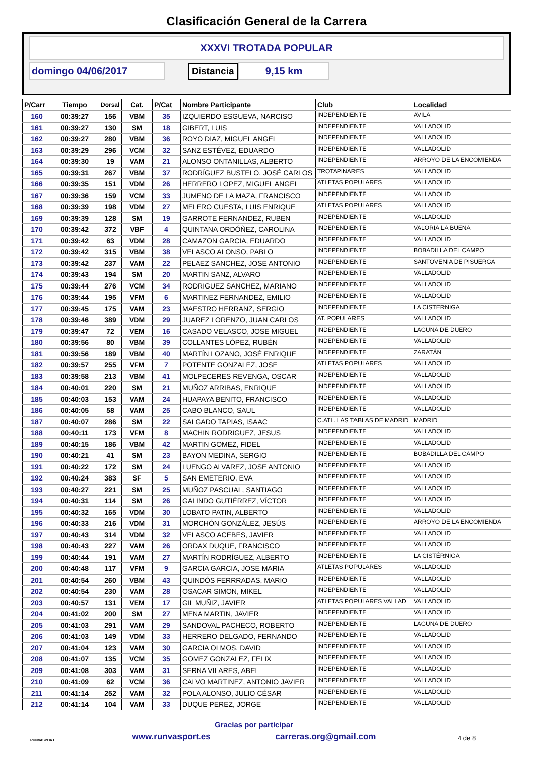Clasificación General de la Carrera
XXXVI TROTADA POPULAR
domingo 04/06/2017 Distancia 9,15 km
| P/Carr | Tiempo | Dorsal | Cat. | P/Cat | Nombre Participante | Club | Localidad |
| --- | --- | --- | --- | --- | --- | --- | --- |
| 160 | 00:39:27 | 156 | VBM | 35 | IZQUIERDO ESGUEVA, NARCISO | INDEPENDIENTE | AVILA |
| 161 | 00:39:27 | 130 | SM | 18 | GIBERT, LUIS | INDEPENDIENTE | VALLADOLID |
| 162 | 00:39:27 | 280 | VBM | 36 | ROYO DIAZ, MIGUEL ANGEL | INDEPENDIENTE | VALLADOLID |
| 163 | 00:39:29 | 296 | VCM | 32 | SANZ ESTÉVEZ, EDUARDO | INDEPENDIENTE | VALLADOLID |
| 164 | 00:39:30 | 19 | VAM | 21 | ALONSO ONTANILLAS, ALBERTO | INDEPENDIENTE | ARROYO DE LA ENCOMIENDA |
| 165 | 00:39:31 | 267 | VBM | 37 | RODRÍGUEZ BUSTELO, JOSÉ CARLOS | TROTAPINARES | VALLADOLID |
| 166 | 00:39:35 | 151 | VDM | 26 | HERRERO LOPEZ, MIGUEL ANGEL | ATLETAS POPULARES | VALLADOLID |
| 167 | 00:39:36 | 159 | VCM | 33 | JUMENO DE LA MAZA, FRANCISCO | INDEPENDIENTE | VALLADOLID |
| 168 | 00:39:39 | 198 | VDM | 27 | MELERO CUESTA, LUIS ENRIQUE | ATLETAS POPULARES | VALLADOLID |
| 169 | 00:39:39 | 128 | SM | 19 | GARROTE FERNANDEZ, RUBEN | INDEPENDIENTE | VALLADOLID |
| 170 | 00:39:42 | 372 | VBF | 4 | QUINTANA ORDÓÑEZ, CAROLINA | INDEPENDIENTE | VALORIA LA BUENA |
| 171 | 00:39:42 | 63 | VDM | 28 | CAMAZON GARCIA, EDUARDO | INDEPENDIENTE | VALLADOLID |
| 172 | 00:39:42 | 315 | VBM | 38 | VELASCO ALONSO, PABLO | INDEPENDIENTE | BOBADILLA DEL CAMPO |
| 173 | 00:39:42 | 237 | VAM | 22 | PELAEZ SANCHEZ, JOSE ANTONIO | INDEPENDIENTE | SANTOVENIA DE PISUERGA |
| 174 | 00:39:43 | 194 | SM | 20 | MARTIN SANZ, ALVARO | INDEPENDIENTE | VALLADOLID |
| 175 | 00:39:44 | 276 | VCM | 34 | RODRIGUEZ SANCHEZ, MARIANO | INDEPENDIENTE | VALLADOLID |
| 176 | 00:39:44 | 195 | VFM | 6 | MARTINEZ FERNANDEZ, EMILIO | INDEPENDIENTE | VALLADOLID |
| 177 | 00:39:45 | 175 | VAM | 23 | MAESTRO HERRANZ, SERGIO | INDEPENDIENTE | LA CISTERNIGA |
| 178 | 00:39:46 | 389 | VDM | 29 | JUAREZ LORENZO, JUAN CARLOS | AT. POPULARES | VALLADOLID |
| 179 | 00:39:47 | 72 | VEM | 16 | CASADO VELASCO, JOSE MIGUEL | INDEPENDIENTE | LAGUNA DE DUERO |
| 180 | 00:39:56 | 80 | VBM | 39 | COLLANTES LÓPEZ, RUBÉN | INDEPENDIENTE | VALLADOLID |
| 181 | 00:39:56 | 189 | VBM | 40 | MARTÍN LOZANO, JOSÉ ENRIQUE | INDEPENDIENTE | ZARATÁN |
| 182 | 00:39:57 | 255 | VFM | 7 | POTENTE GONZALEZ, JOSE | ATLETAS POPULARES | VALLADOLID |
| 183 | 00:39:58 | 213 | VBM | 41 | MOLPECERES REVENGA, OSCAR | INDEPENDIENTE | VALLADOLID |
| 184 | 00:40:01 | 220 | SM | 21 | MUÑOZ ARRIBAS, ENRIQUE | INDEPENDIENTE | VALLADOLID |
| 185 | 00:40:03 | 153 | VAM | 24 | HUAPAYA BENITO, FRANCISCO | INDEPENDIENTE | VALLADOLID |
| 186 | 00:40:05 | 58 | VAM | 25 | CABO BLANCO, SAUL | INDEPENDIENTE | VALLADOLID |
| 187 | 00:40:07 | 286 | SM | 22 | SALGADO TAPIAS, ISAAC | C.ATL. LAS TABLAS DE MADRID | MADRID |
| 188 | 00:40:11 | 173 | VFM | 8 | MACHIN RODRIGUEZ, JESUS | INDEPENDIENTE | VALLADOLID |
| 189 | 00:40:15 | 186 | VBM | 42 | MARTIN GOMEZ, FIDEL | INDEPENDIENTE | VALLADOLID |
| 190 | 00:40:21 | 41 | SM | 23 | BAYON MEDINA, SERGIO | INDEPENDIENTE | BOBADILLA DEL CAMPO |
| 191 | 00:40:22 | 172 | SM | 24 | LUENGO ALVAREZ, JOSE ANTONIO | INDEPENDIENTE | VALLADOLID |
| 192 | 00:40:24 | 383 | SF | 5 | SAN EMETERIO, EVA | INDEPENDIENTE | VALLADOLID |
| 193 | 00:40:27 | 221 | SM | 25 | MUÑOZ PASCUAL, SANTIAGO | INDEPENDIENTE | VALLADOLID |
| 194 | 00:40:31 | 114 | SM | 26 | GALINDO GUTIÉRREZ, VÍCTOR | INDEPENDIENTE | VALLADOLID |
| 195 | 00:40:32 | 165 | VDM | 30 | LOBATO PATIN, ALBERTO | INDEPENDIENTE | VALLADOLID |
| 196 | 00:40:33 | 216 | VDM | 31 | MORCHÓN GONZÁLEZ, JESÚS | INDEPENDIENTE | ARROYO DE LA ENCOMIENDA |
| 197 | 00:40:43 | 314 | VDM | 32 | VELASCO ACEBES, JAVIER | INDEPENDIENTE | VALLADOLID |
| 198 | 00:40:43 | 227 | VAM | 26 | ORDAX DUQUE, FRANCISCO | INDEPENDIENTE | VALLADOLID |
| 199 | 00:40:44 | 191 | VAM | 27 | MARTÍN RODRÍGUEZ, ALBERTO | INDEPENDIENTE | LA CISTÉRNIGA |
| 200 | 00:40:48 | 117 | VFM | 9 | GARCIA GARCIA, JOSE MARIA | ATLETAS POPULARES | VALLADOLID |
| 201 | 00:40:54 | 260 | VBM | 43 | QUINDÓS FERRRADAS, MARIO | INDEPENDIENTE | VALLADOLID |
| 202 | 00:40:54 | 230 | VAM | 28 | OSACAR SIMON, MIKEL | INDEPENDIENTE | VALLADOLID |
| 203 | 00:40:57 | 131 | VEM | 17 | GIL MUÑIZ, JAVIER | ATLETAS POPULARES VALLAD | VALLADOLID |
| 204 | 00:41:02 | 200 | SM | 27 | MENA MARTIN, JAVIER | INDEPENDIENTE | VALLADOLID |
| 205 | 00:41:03 | 291 | VAM | 29 | SANDOVAL PACHECO, ROBERTO | INDEPENDIENTE | LAGUNA DE DUERO |
| 206 | 00:41:03 | 149 | VDM | 33 | HERRERO DELGADO, FERNANDO | INDEPENDIENTE | VALLADOLID |
| 207 | 00:41:04 | 123 | VAM | 30 | GARCIA OLMOS, DAVID | INDEPENDIENTE | VALLADOLID |
| 208 | 00:41:07 | 135 | VCM | 35 | GOMEZ GONZALEZ, FELIX | INDEPENDIENTE | VALLADOLID |
| 209 | 00:41:08 | 303 | VAM | 31 | SERNA VILARES, ABEL | INDEPENDIENTE | VALLADOLID |
| 210 | 00:41:09 | 62 | VCM | 36 | CALVO MARTINEZ, ANTONIO JAVIER | INDEPENDIENTE | VALLADOLID |
| 211 | 00:41:14 | 252 | VAM | 32 | POLA ALONSO, JULIO CÉSAR | INDEPENDIENTE | VALLADOLID |
| 212 | 00:41:14 | 104 | VAM | 33 | DUQUE PEREZ, JORGE | INDEPENDIENTE | VALLADOLID |
RUNVASPORT
Gracias por participar
www.runvasport.es carreras.org@gmail.com
4 de 8